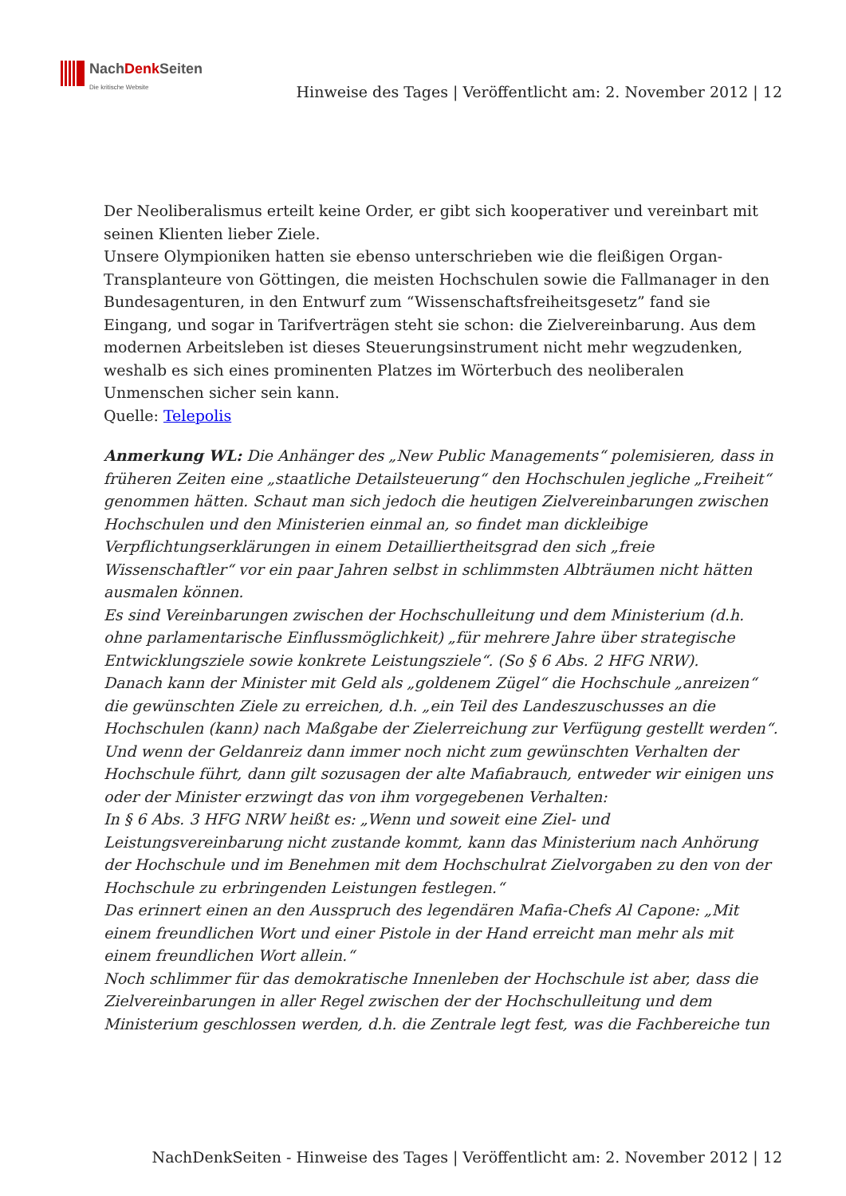NachDenk Seiten
Die kritische Website
Hinweise des Tages | Veröffentlicht am: 2. November 2012 | 12
Der Neoliberalismus erteilt keine Order, er gibt sich kooperativer und vereinbart mit seinen Klienten lieber Ziele.
Unsere Olympioniken hatten sie ebenso unterschrieben wie die fleißigen Organ-Transplanteure von Göttingen, die meisten Hochschulen sowie die Fallmanager in den Bundesagenturen, in den Entwurf zum “Wissenschaftsfreiheitsgesetz” fand sie Eingang, und sogar in Tarifverträgen steht sie schon: die Zielvereinbarung. Aus dem modernen Arbeitsleben ist dieses Steuerungsinstrument nicht mehr wegzudenken, weshalb es sich eines prominenten Platzes im Wörterbuch des neoliberalen Unmenschen sicher sein kann.
Quelle: Telepolis
Anmerkung WL: Die Anhänger des „New Public Managements“ polemisieren, dass in früheren Zeiten eine „staatliche Detailsteuerung“ den Hochschulen jegliche „Freiheit“ genommen hätten. Schaut man sich jedoch die heutigen Zielvereinbarungen zwischen Hochschulen und den Ministerien einmal an, so findet man dickleibige Verpflichtungserklärungen in einem Detailliertheitsgrad den sich „freie Wissenschaftler“ vor ein paar Jahren selbst in schlimmsten Albträumen nicht hätten ausmalen können.
Es sind Vereinbarungen zwischen der Hochschulleitung und dem Ministerium (d.h. ohne parlamentarische Einflussmöglichkeit) „für mehrere Jahre über strategische Entwicklungsziele sowie konkrete Leistungsziele“. (So § 6 Abs. 2 HFG NRW).
Danach kann der Minister mit Geld als „goldenem Zügel“ die Hochschule „anreizen“ die gewünschten Ziele zu erreichen, d.h. „ein Teil des Landeszuschusses an die Hochschulen (kann) nach Maßgabe der Zielerreichung zur Verfügung gestellt werden“.
Und wenn der Geldanreiz dann immer noch nicht zum gewünschten Verhalten der Hochschule führt, dann gilt sozusagen der alte Mafiabrauch, entweder wir einigen uns oder der Minister erzwingt das von ihm vorgegebenen Verhalten:
In § 6 Abs. 3 HFG NRW heißt es: „Wenn und soweit eine Ziel- und Leistungsvereinbarung nicht zustande kommt, kann das Ministerium nach Anhörung der Hochschule und im Benehmen mit dem Hochschulrat Zielvorgaben zu den von der Hochschule zu erbringenden Leistungen festlegen.“
Das erinnert einen an den Ausspruch des legendären Mafia-Chefs Al Capone: „Mit einem freundlichen Wort und einer Pistole in der Hand erreicht man mehr als mit einem freundlichen Wort allein.“
Noch schlimmer für das demokratische Innenleben der Hochschule ist aber, dass die Zielvereinbarungen in aller Regel zwischen der der Hochschulleitung und dem Ministerium geschlossen werden, d.h. die Zentrale legt fest, was die Fachbereiche tun
NachDenkSeiten - Hinweise des Tages | Veröffentlicht am: 2. November 2012 | 12